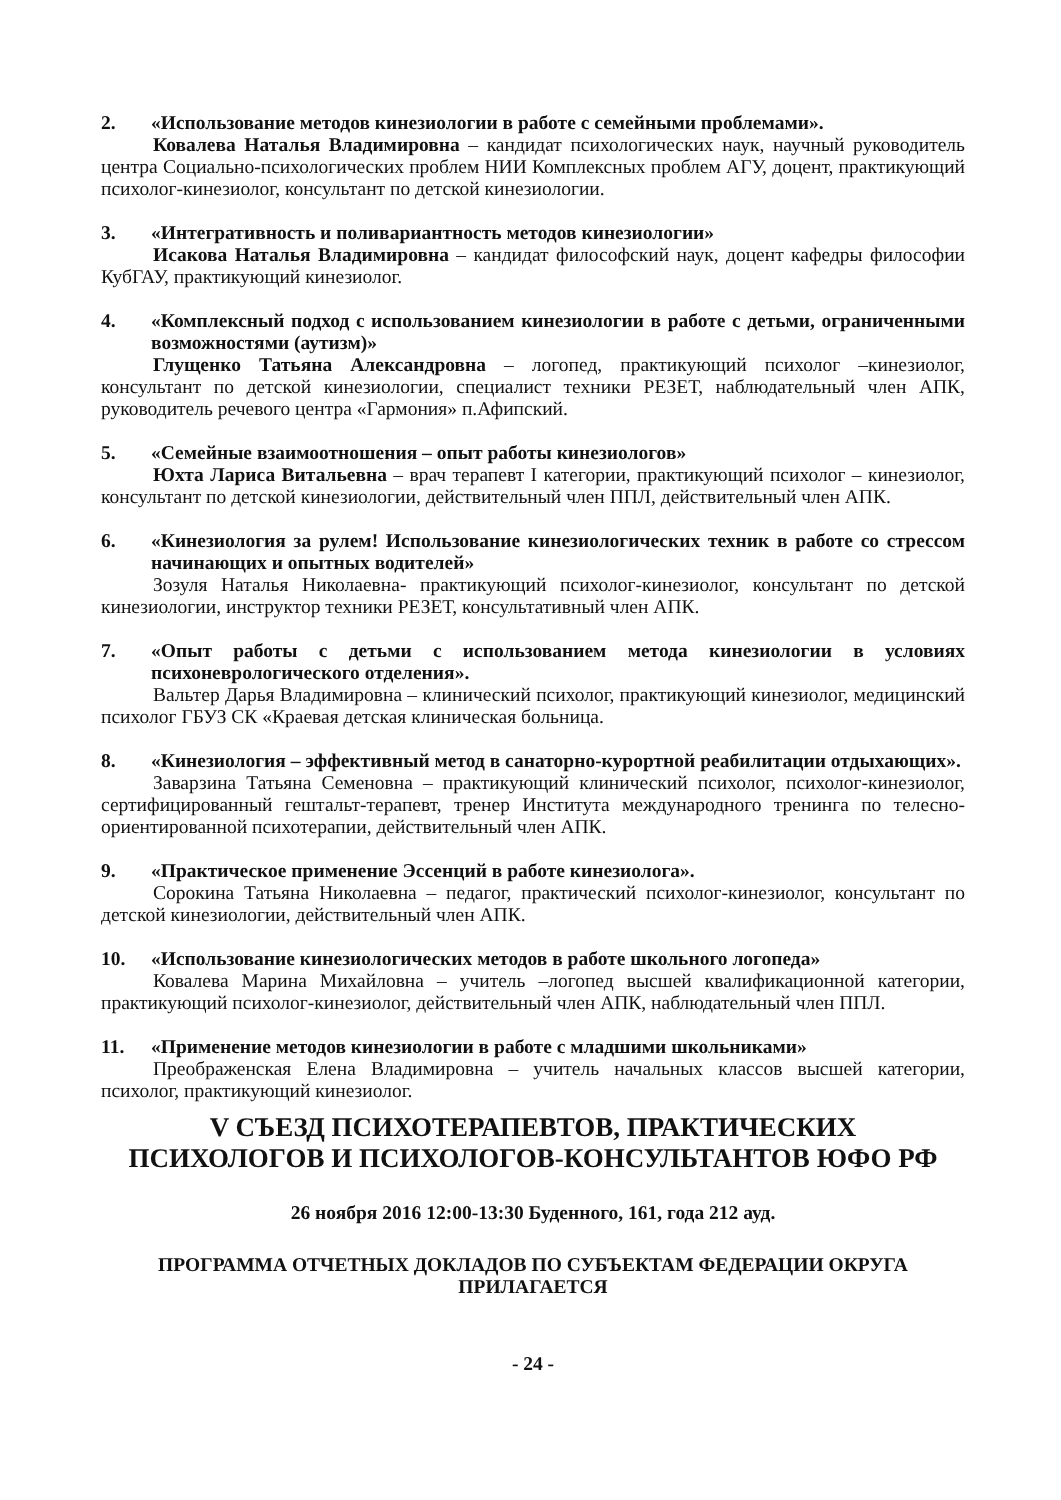2. «Использование методов кинезиологии в работе с семейными проблемами».
Ковалева Наталья Владимировна – кандидат психологических наук, научный руководитель центра Социально-психологических проблем НИИ Комплексных проблем АГУ, доцент, практикующий психолог-кинезиолог, консультант по детской кинезиологии.
3. «Интегративность и поливариантность методов кинезиологии»
Исакова Наталья Владимировна – кандидат философский наук, доцент кафедры философии КубГАУ, практикующий кинезиолог.
4. «Комплексный подход с использованием кинезиологии в работе с детьми, ограниченными возможностями (аутизм)»
Глущенко Татьяна Александровна – логопед, практикующий психолог –кинезиолог, консультант по детской кинезиологии, специалист техники РЕЗЕТ, наблюдательный член АПК, руководитель речевого центра «Гармония» п.Афипский.
5. «Семейные взаимоотношения – опыт работы кинезиологов»
Юхта Лариса Витальевна – врач терапевт I категории, практикующий психолог – кинезиолог, консультант по детской кинезиологии, действительный член ППЛ, действительный член АПК.
6. «Кинезиология за рулем! Использование кинезиологических техник в работе со стрессом начинающих и опытных водителей»
Зозуля Наталья Николаевна- практикующий психолог-кинезиолог, консультант по детской кинезиологии, инструктор техники РЕЗЕТ, консультативный член АПК.
7. «Опыт работы с детьми с использованием метода кинезиологии в условиях психоневрологического отделения».
Вальтер Дарья Владимировна – клинический психолог, практикующий кинезиолог, медицинский психолог ГБУЗ СК «Краевая детская клиническая больница.
8. «Кинезиология – эффективный метод в санаторно-курортной реабилитации отдыхающих».
Заварзина Татьяна Семеновна – практикующий клинический психолог, психолог-кинезиолог, сертифицированный гештальт-терапевт, тренер Института международного тренинга по телесно-ориентированной психотерапии, действительный член АПК.
9. «Практическое применение Эссенций в работе кинезиолога».
Сорокина Татьяна Николаевна – педагог, практический психолог-кинезиолог, консультант по детской кинезиологии, действительный член АПК.
10. «Использование кинезиологических методов в работе школьного логопеда»
Ковалева Марина Михайловна – учитель –логопед высшей квалификационной категории, практикующий психолог-кинезиолог, действительный член АПК, наблюдательный член ППЛ.
11. «Применение методов кинезиологии в работе с младшими школьниками»
Преображенская Елена Владимировна – учитель начальных классов высшей категории, психолог, практикующий кинезиолог.
V СЪЕЗД ПСИХОТЕРАПЕВТОВ, ПРАКТИЧЕСКИХ
ПСИХОЛОГОВ И ПСИХОЛОГОВ-КОНСУЛЬТАНТОВ ЮФО РФ
26 ноября 2016 12:00-13:30 Буденного, 161, года 212 ауд.
ПРОГРАММА ОТЧЕТНЫХ ДОКЛАДОВ ПО СУБЪЕКТАМ ФЕДЕРАЦИИ ОКРУГА
ПРИЛАГАЕТСЯ
- 24 -